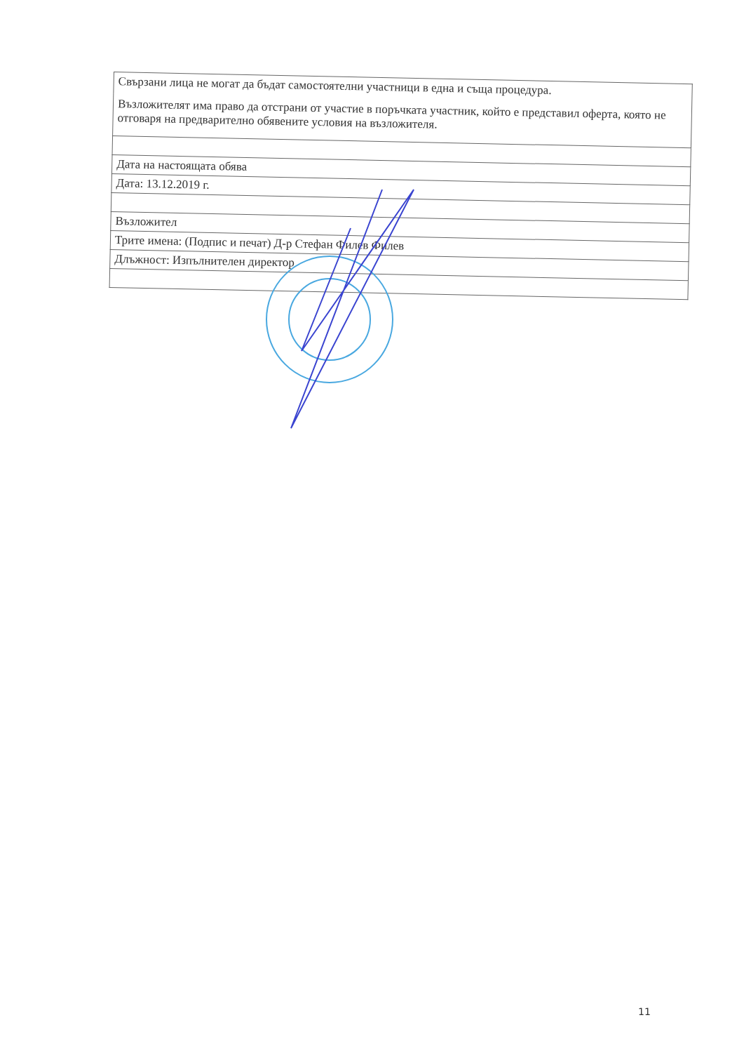| Свързани лица не могат да бъдат самостоятелни участници в една и съща процедура. Възложителят има право да отстрани от участие в поръчката участник, който е представил оферта, която не отговаря на предварително обявените условия на възложителя. |
| Дата на настоящата обява |
| Дата: 13.12.2019 г. |
| Възложител |
| Трите имена: (Подпис и печат) Д-р Стефан Филев Филев |
| Длъжност: Изпълнителен директор |
11